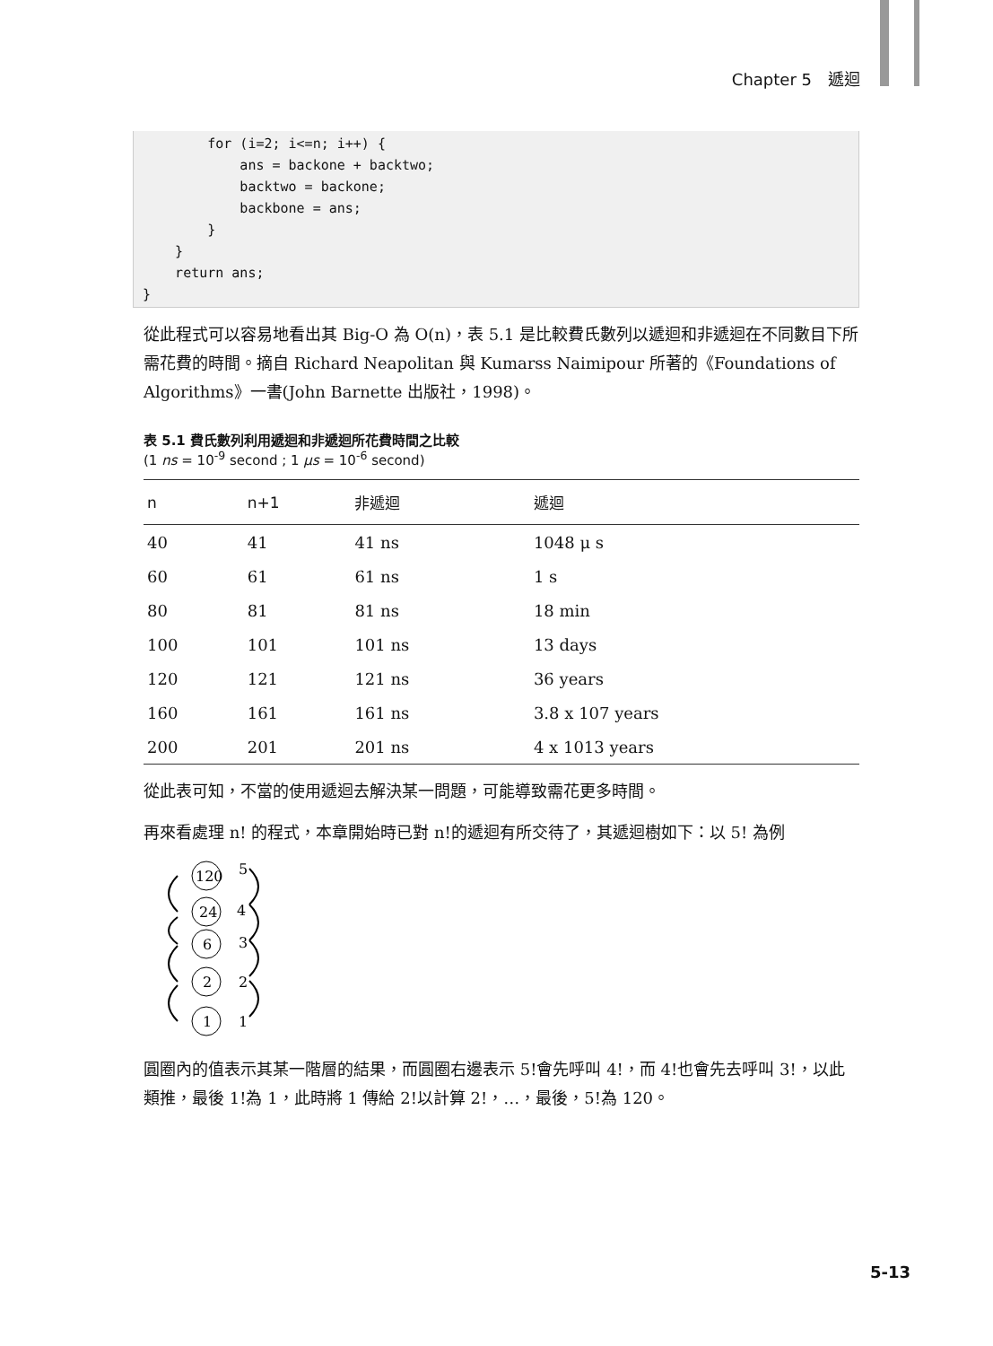Chapter 5　遞迴
        for (i=2; i<=n; i++) {
            ans = backone + backtwo;
            backtwo = backone;
            backbone = ans;
        }
    }
    return ans;
}
從此程式可以容易地看出其 Big-O 為 O(n)，表 5.1 是比較費氏數列以遞迴和非遞迴在不同數目下所需花費的時間。摘自 Richard Neapolitan 與 Kumarss Naimipour 所著的《Foundations of Algorithms》一書(John Barnette 出版社，1998)。
表 5.1 費氏數列利用遞迴和非遞迴所花費時間之比較
(1 ns = 10<sup>-9</sup> second ; 1 μs = 10<sup>-6</sup> second)
| n | n+1 | 非遞迴 | 遞迴 |
| --- | --- | --- | --- |
| 40 | 41 | 41 ns | 1048 μ s |
| 60 | 61 | 61 ns | 1 s |
| 80 | 81 | 81 ns | 18 min |
| 100 | 101 | 101 ns | 13 days |
| 120 | 121 | 121 ns | 36 years |
| 160 | 161 | 161 ns | 3.8 x 107 years |
| 200 | 201 | 201 ns | 4 x 1013 years |
從此表可知，不當的使用遞迴去解決某一問題，可能導致需花更多時間。
再來看處理 n! 的程式，本章開始時已對 n!的遞迴有所交待了，其遞迴樹如下：以 5! 為例
120
24
6
2
1
5
4
3
2
1
圓圈內的值表示其某一階層的結果，而圓圈右邊表示 5!會先呼叫 4!，而 4!也會先去呼叫 3!，以此類推，最後 1!為 1，此時將 1 傳給 2!以計算 2!，…，最後，5!為 120。
5-13